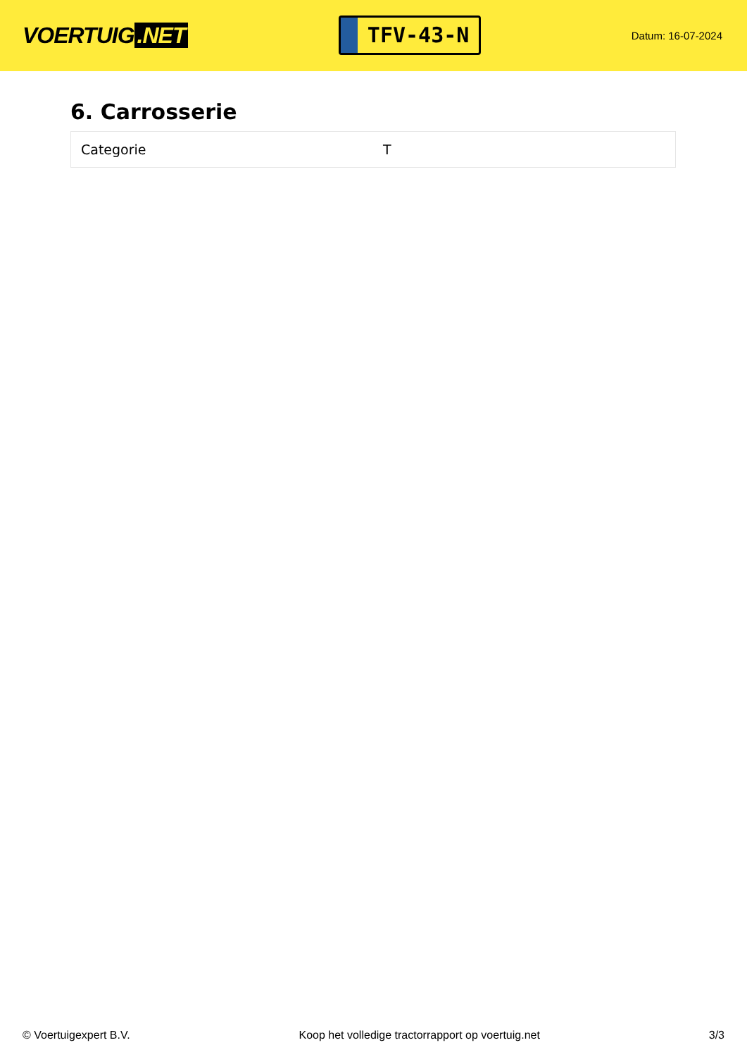VOERTUIG.NET
TFV-43-N
Datum: 16-07-2024
6. Carrosserie
| Categorie | T |
© Voertuigexpert B.V. Koop het volledige tractorrapport op voertuig.net 3/3